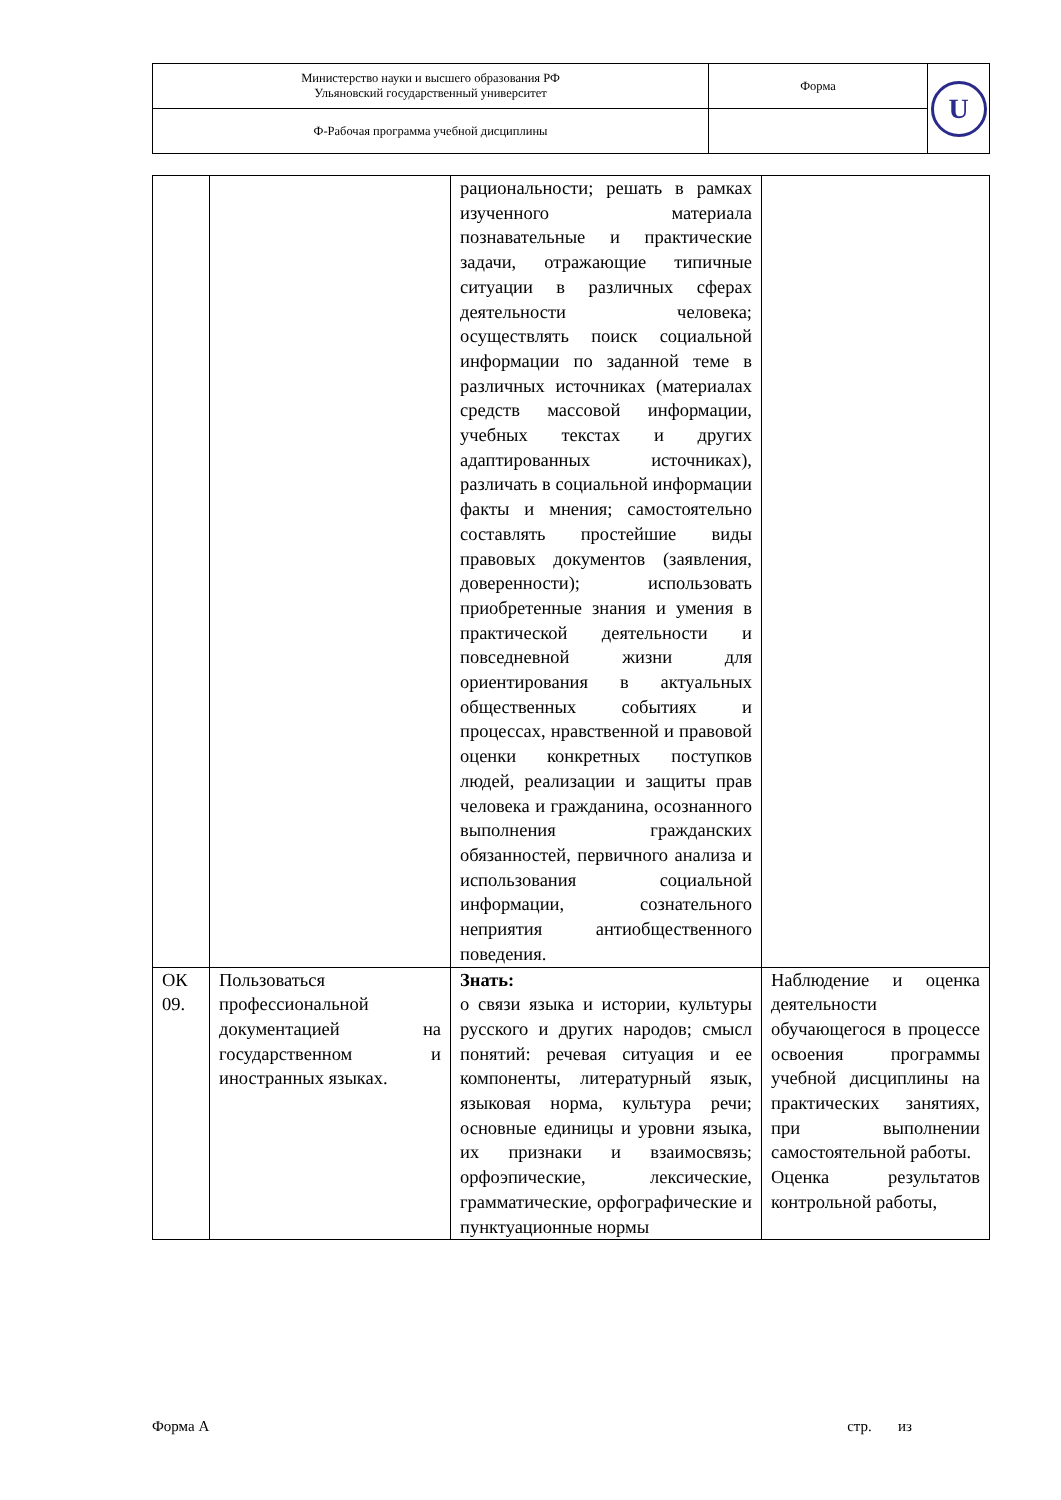| Министерство науки и высшего образования РФ Ульяновский государственный университет | Форма | U |
| Ф-Рабочая программа учебной дисциплины | | |
| | | рациональности; решать в рамках изученного материала познавательные и практические задачи, отражающие типичные ситуации в различных сферах деятельности человека; осуществлять поиск социальной информации по заданной теме в различных источниках (материалах средств массовой информации, учебных текстах и других адаптированных источниках), различать в социальной информации факты и мнения; самостоятельно составлять простейшие виды правовых документов (заявления, доверенности); использовать приобретенные знания и умения в практической деятельности и повседневной жизни для ориентирования в актуальных общественных событиях и процессах, нравственной и правовой оценки конкретных поступков людей, реализации и защиты прав человека и гражданина, осознанного выполнения гражданских обязанностей, первичного анализа и использования социальной информации, сознательного неприятия антиобщественного поведения. | |
| ОК 09. | Пользоваться профессиональной документацией на государственном и иностранных языках. | Знать: о связи языка и истории, культуры русского и других народов; смысл понятий: речевая ситуация и ее компоненты, литературный язык, языковая норма, культура речи; основные единицы и уровни языка, их признаки и взаимосвязь; орфоэпические, лексические, грамматические, орфографические и пунктуационные нормы | Наблюдение и оценка деятельности обучающегося в процессе освоения программы учебной дисциплины на практических занятиях, при выполнении самостоятельной работы. Оценка результатов контрольной работы, |
Форма А стр. из